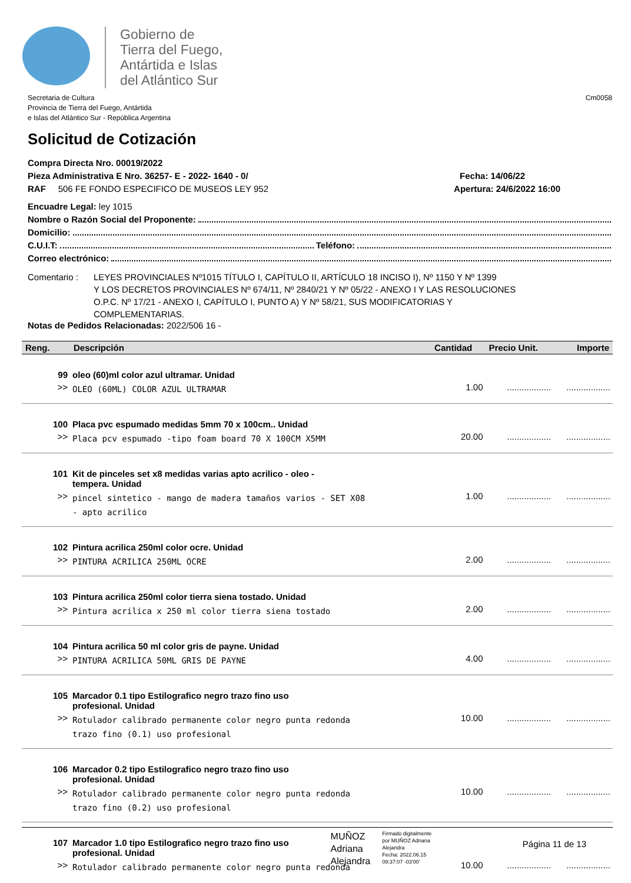Gobierno de
Tierra del Fuego,
Antártida e Islas
del Atlántico Sur
Secretaria de Cultura
Provincia de Tierra del Fuego, Antártida
e Islas del Atlántico Sur - República Argentina
Cm0058
Solicitud de Cotización
Compra Directa Nro. 00019/2022
Pieza Administrativa E Nro. 36257- E - 2022- 1640 - 0/ Fecha: 14/06/22
RAF 506 FE FONDO ESPECIFICO DE MUSEOS LEY 952 Apertura: 24/6/2022 16:00
Encuadre Legal: ley 1015
Nombre o Razón Social del Proponente:
Domicilio:
C.U.I.T: Teléfono:
Correo electrónico:
Comentario : LEYES PROVINCIALES Nº1015 TÍTULO I, CAPÍTULO II, ARTÍCULO 18 INCISO I), Nº 1150 Y Nº 1399
Y LOS DECRETOS PROVINCIALES Nº 674/11, Nº 2840/21 Y Nº 05/22 - ANEXO I Y LAS RESOLUCIONES
O.P.C. Nº 17/21 - ANEXO I, CAPÍTULO I, PUNTO A) Y Nº 58/21, SUS MODIFICATORIAS Y
COMPLEMENTARIAS.
Notas de Pedidos Relacionadas: 2022/506 16 -
| Reng. | Descripción | Cantidad | Precio Unit. | Importe |
| --- | --- | --- | --- | --- |
| 99 | oleo (60)ml color azul ultramar. Unidad | | | |
| >> | OLEO (60ML) COLOR AZUL ULTRAMAR | 1.00 | .................. | .................. |
| 100 | Placa pvc espumado medidas 5mm 70 x 100cm.. Unidad | | | |
| >> | Placa pcv espumado -tipo foam board 70 X 100CM X5MM | 20.00 | .................. | .................. |
| 101 | Kit de pinceles set x8 medidas varias apto acrilico - oleo - tempera. Unidad | | | |
| >> | pincel sintetico - mango de madera tamaños varios - SET X08 - apto acrilico | 1.00 | .................. | .................. |
| 102 | Pintura acrilica 250ml color ocre. Unidad | | | |
| >> | PINTURA ACRILICA 250ML OCRE | 2.00 | .................. | .................. |
| 103 | Pintura acrilica 250ml color tierra siena tostado. Unidad | | | |
| >> | Pintura acrilica x 250 ml color tierra siena tostado | 2.00 | .................. | .................. |
| 104 | Pintura acrilica 50 ml color gris de payne. Unidad | | | |
| >> | PINTURA ACRILICA 50ML GRIS DE PAYNE | 4.00 | .................. | .................. |
| 105 | Marcador 0.1 tipo Estilografico negro trazo fino uso profesional. Unidad | | | |
| >> | Rotulador calibrado permanente color negro punta redonda trazo fino (0.1) uso profesional | 10.00 | .................. | .................. |
| 106 | Marcador 0.2 tipo Estilografico negro trazo fino uso profesional. Unidad | | | |
| >> | Rotulador calibrado permanente color negro punta redonda trazo fino (0.2) uso profesional | 10.00 | .................. | .................. |
| 107 | Marcador 1.0 tipo Estilografico negro trazo fino uso profesional. Unidad | | | |
| >> | Rotulador calibrado permanente color negro punta redonda | 10.00 | .................. | .................. |
MUÑOZ
Adriana
Alejandra
Firmado digitalmente
por MUÑOZ Adriana
Alejandra
Fecha: 2022.06.15
09:37:07 -03'00'
Página 11 de 13